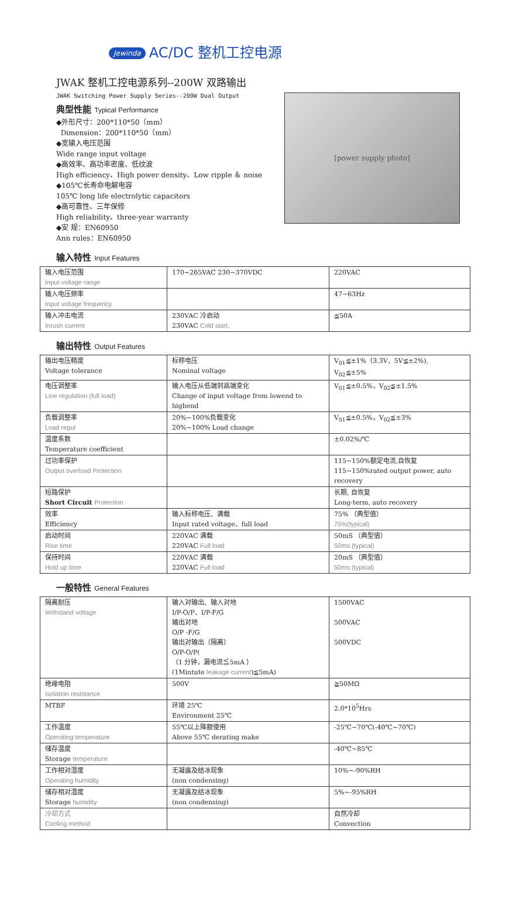Jewinda AC/DC 整机工控电源
JWAK 整机工控电源系列--200W 双路输出
JWAK Switching Power Supply Series--200W Dual Output
典型性能 Typical Performance
◆外形尺寸：200*110*50（mm）
Dimension：200*110*50（mm）
◆宽输入电压范围
Wide range input voltage
◆高效率、高功率密度、低纹波
High efficiency、High power density、Low ripple ＆ noise
◆105℃长寿命电解电容
105℃ long life electrolytic capacitors
◆高可靠性、三年保修
High reliability、three-year warranty
◆安 规：EN60950
Ann rules：EN60950
[power supply photo]
输入特性 Input Features
| 输入电压范围 Input voltage range | 170~265VAC 230~370VDC | 220VAC |
| 输入电压频率 Input voltage frequency | | 47~63Hz |
| 输入冲击电流 Inrush current | 230VAC 冷启动 230VAC Cold start, | ≦50A |
输出特性 Output Features
| 输出电压精度 Voltage tolerance | 标称电压 Nominal voltage | V<sub>01</sub>≦±1%（3.3V、5V≦±2%), V<sub>02</sub>≦±5% |
| 电压调整率 Line regulation (full load) | 输入电压从低端到高端变化 Change of input voltage from lowend to highend | V<sub>01</sub>≦±0.5%，V<sub>02</sub>≦±1.5% |
| 负载调整率 Load regul | 20%~100%负载变化 20%~100% Load change | V<sub>01</sub>≦±0.5%，V<sub>02</sub>≦±3% |
| 温度系数 Temperature coefficient | | ±0.02%/℃ |
| 过功率保护 Output overload Protection | | 115~150%额定电流,自恢复 115~150%rated output power, auto recovery |
| 短路保护 Short Circuit Protection | | 长期, 自恢复 Long-term, auto recovery |
| 效率 Efficiency | 输入标称电压、满载 Input rated voltage、full load | 75% （典型值） 75%(typical) |
| 启动时间 Rise time | 220VAC 满载 220VAC Full load | 50mS （典型值） 50ms (typical) |
| 保持时间 Hold up time | 220VAC 满载 220VAC Full load | 20mS （典型值） 50ms (typical) |
一般特性 General Features
| 隔离耐压 Withstand voltage | 输入对输出、输入对地 I/P-O/P、I/P-F/G 输出对地 O/P -F/G 输出对输出（隔离） O/P-O/P( （1 分钟，漏电流≦5mA ） (1Mintute leakage current )≦5mA) | 1500VAC 500VAC 500VDC |
| 绝缘电阻 Isolation resistance | 500V | ≧50MΩ |
| MTBF | 环境 25℃ Environment 25℃ | 2.0*10<sup>5</sup>Hrs |
| 工作温度 Operating temperature | 55℃以上降额使用 Above 55℃ derating make | -25℃~70℃(-40℃~70℃) |
| 储存温度 Storage temperature | | -40℃~85℃ |
| 工作相对湿度 Operating humidity | 无凝露及结冰现象 (non condensing) | 10%~-90%RH |
| 储存相对湿度 Storage humidity | 无凝露及结冰现象 (non condensing) | 5%~-95%RH |
| 冷却方式 Cooling method | | 自然冷却 Convection |